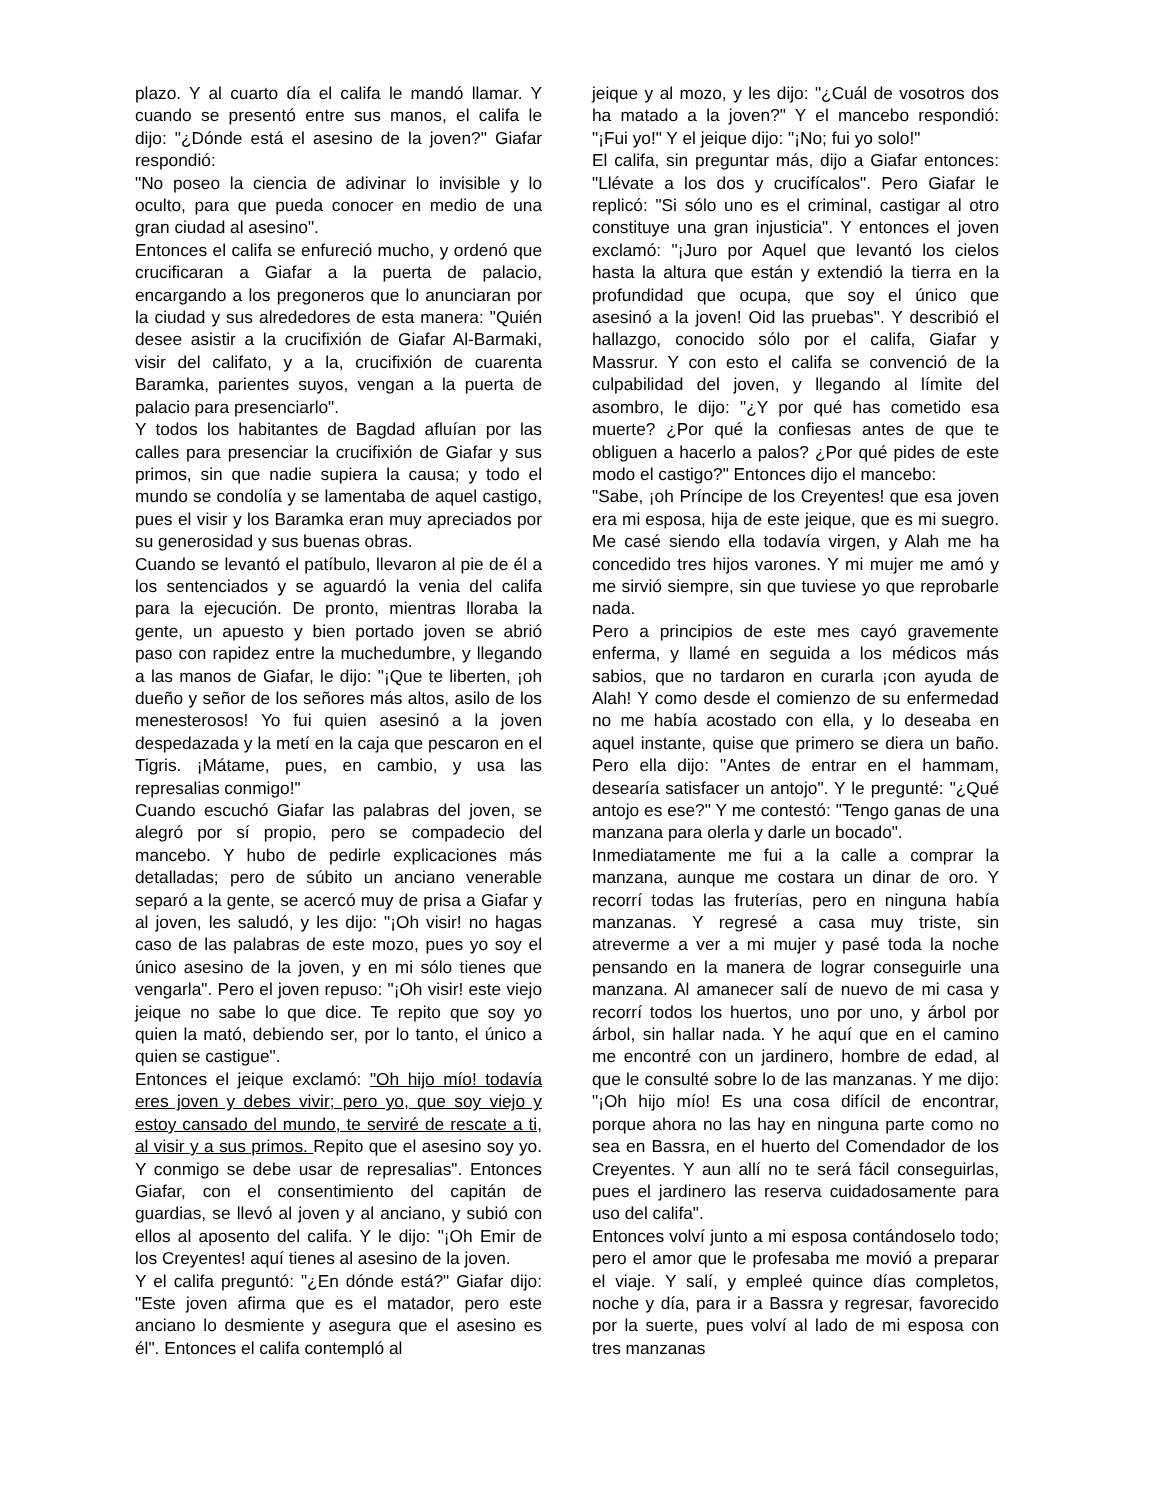plazo. Y al cuarto día el califa le mandó llamar. Y cuando se presentó entre sus manos, el califa le dijo: "¿Dónde está el asesino de la joven?" Giafar respondió:
"No poseo la ciencia de adivinar lo invisible y lo oculto, para que pueda conocer en medio de una gran ciudad al asesino".
Entonces el califa se enfureció mucho, y ordenó que crucificaran a Giafar a la puerta de palacio, encargando a los pregoneros que lo anunciaran por la ciudad y sus alrededores de esta manera: "Quién desee asistir a la crucifixión de Giafar Al-Barmaki, visir del califato, y a la, crucifixión de cuarenta Baramka, parientes suyos, vengan a la puerta de palacio para presenciarlo".
Y todos los habitantes de Bagdad afluían por las calles para presenciar la crucifixión de Giafar y sus primos, sin que nadie supiera la causa; y todo el mundo se condolía y se lamentaba de aquel castigo, pues el visir y los Baramka eran muy apreciados por su generosidad y sus buenas obras.
Cuando se levantó el patíbulo, llevaron al pie de él a los sentenciados y se aguardó la venia del califa para la ejecución. De pronto, mientras lloraba la gente, un apuesto y bien portado joven se abrió paso con rapidez entre la muchedumbre, y llegando a las manos de Giafar, le dijo: "¡Que te liberten, ¡oh dueño y señor de los señores más altos, asilo de los menesterosos! Yo fui quien asesinó a la joven despedazada y la metí en la caja que pescaron en el Tigris. ¡Mátame, pues, en cambio, y usa las represalias conmigo!"
Cuando escuchó Giafar las palabras del joven, se alegró por sí propio, pero se compadecio del mancebo. Y hubo de pedirle explicaciones más detalladas; pero de súbito un anciano venerable separó a la gente, se acercó muy de prisa a Giafar y al joven, les saludó, y les dijo: "¡Oh visir! no hagas caso de las palabras de este mozo, pues yo soy el único asesino de la joven, y en mi sólo tienes que vengarla". Pero el joven repuso: "¡Oh visir! este viejo jeique no sabe lo que dice. Te repito que soy yo quien la mató, debiendo ser, por lo tanto, el único a quien se castigue".
Entonces el jeique exclamó: "Oh hijo mío! todavía eres joven y debes vivir; pero yo, que soy viejo y estoy cansado del mundo, te serviré de rescate a ti, al visir y a sus primos. Repito que el asesino soy yo. Y conmigo se debe usar de represalias". Entonces Giafar, con el consentimiento del capitán de guardias, se llevó al joven y al anciano, y subió con ellos al aposento del califa. Y le dijo: "¡Oh Emir de los Creyentes! aquí tienes al asesino de la joven.
Y el califa preguntó: "¿En dónde está?" Giafar dijo: "Este joven afirma que es el matador, pero este anciano lo desmiente y asegura que el asesino es él". Entonces el califa contempló al
jeique y al mozo, y les dijo: "¿Cuál de vosotros dos ha matado a la joven?" Y el mancebo respondió: "¡Fui yo!" Y el jeique dijo: "¡No; fui yo solo!"
El califa, sin preguntar más, dijo a Giafar entonces: "Llévate a los dos y crucifícalos". Pero Giafar le replicó: "Si sólo uno es el criminal, castigar al otro constituye una gran injusticia". Y entonces el joven exclamó: "¡Juro por Aquel que levantó los cielos hasta la altura que están y extendió la tierra en la profundidad que ocupa, que soy el único que asesinó a la joven! Oid las pruebas". Y describió el hallazgo, conocido sólo por el califa, Giafar y Massrur. Y con esto el califa se convenció de la culpabilidad del joven, y llegando al límite del asombro, le dijo: "¿Y por qué has cometido esa muerte? ¿Por qué la confiesas antes de que te obliguen a hacerlo a palos? ¿Por qué pides de este modo el castigo?" Entonces dijo el mancebo:
"Sabe, ¡oh Príncipe de los Creyentes! que esa joven era mi esposa, hija de este jeique, que es mi suegro. Me casé siendo ella todavía virgen, y Alah me ha concedido tres hijos varones. Y mi mujer me amó y me sirvió siempre, sin que tuviese yo que reprobarle nada.
Pero a principios de este mes cayó gravemente enferma, y llamé en seguida a los médicos más sabios, que no tardaron en curarla ¡con ayuda de Alah! Y como desde el comienzo de su enfermedad no me había acostado con ella, y lo deseaba en aquel instante, quise que primero se diera un baño. Pero ella dijo: "Antes de entrar en el hammam, desearía satisfacer un antojo". Y le pregunté: "¿Qué antojo es ese?" Y me contestó: "Tengo ganas de una manzana para olerla y darle un bocado".
Inmediatamente me fui a la calle a comprar la manzana, aunque me costara un dinar de oro. Y recorrí todas las fruterías, pero en ninguna había manzanas. Y regresé a casa muy triste, sin atreverme a ver a mi mujer y pasé toda la noche pensando en la manera de lograr conseguirle una manzana. Al amanecer salí de nuevo de mi casa y recorrí todos los huertos, uno por uno, y árbol por árbol, sin hallar nada. Y he aquí que en el camino me encontré con un jardinero, hombre de edad, al que le consulté sobre lo de las manzanas. Y me dijo: "¡Oh hijo mío! Es una cosa difícil de encontrar, porque ahora no las hay en ninguna parte como no sea en Bassra, en el huerto del Comendador de los Creyentes. Y aun allí no te será fácil conseguirlas, pues el jardinero las reserva cuidadosamente para uso del califa".
Entonces volví junto a mi esposa contándoselo todo; pero el amor que le profesaba me movió a preparar el viaje. Y salí, y empleé quince días completos, noche y día, para ir a Bassra y regresar, favorecido por la suerte, pues volví al lado de mi esposa con tres manzanas